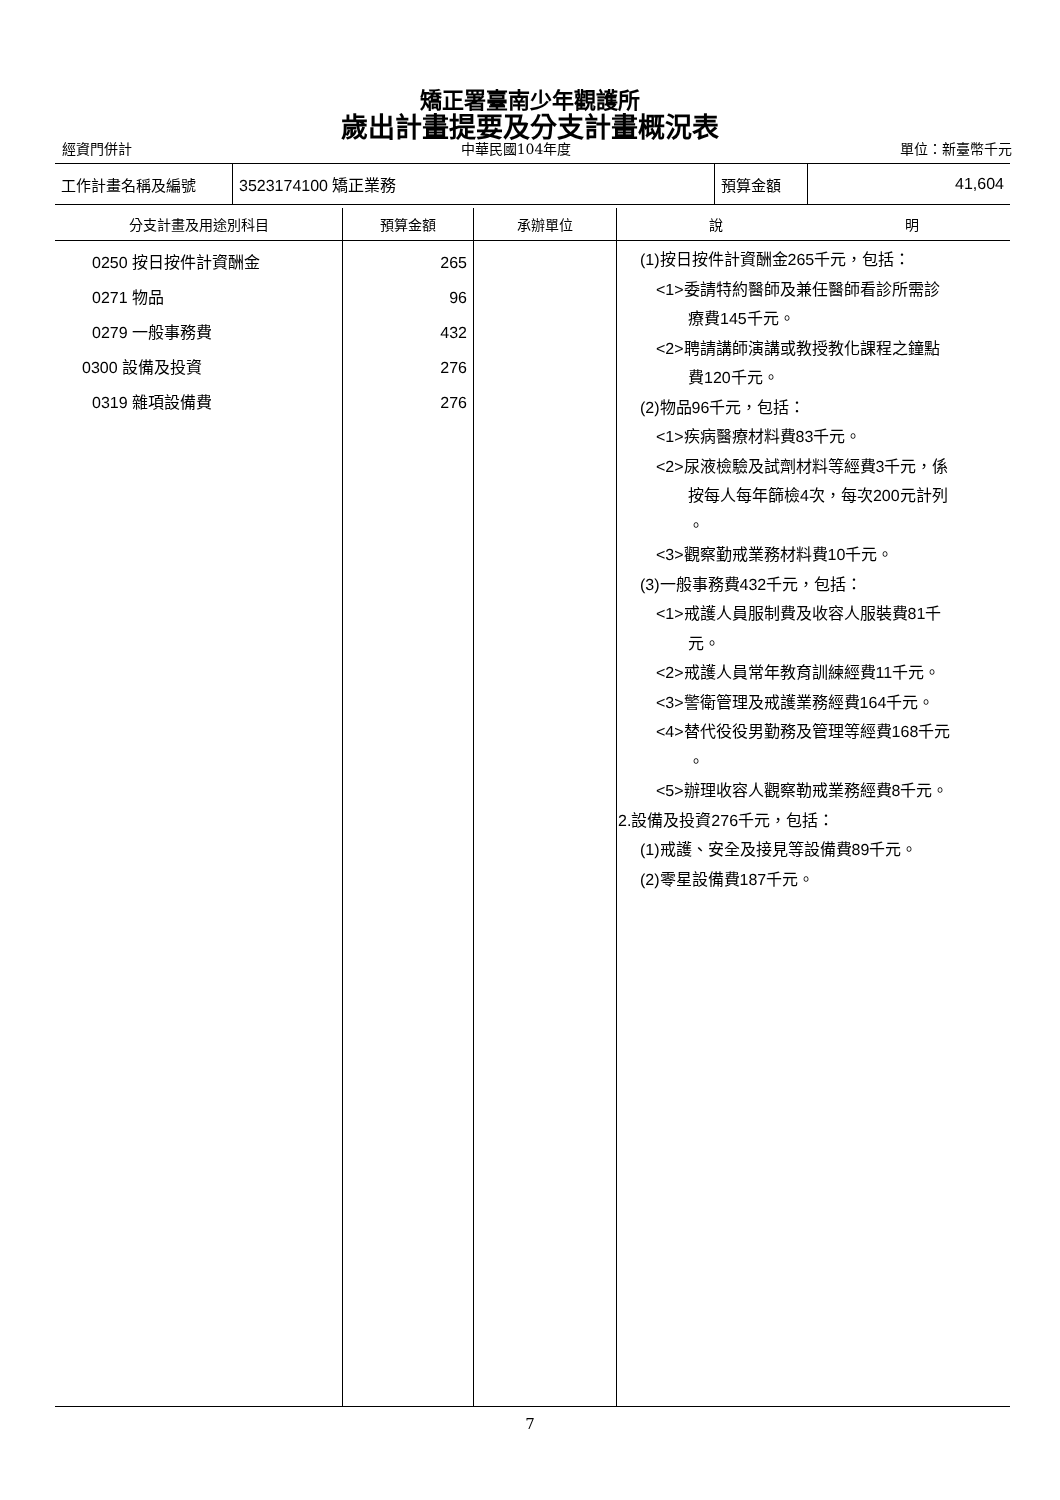矯正署臺南少年觀護所
歲出計畫提要及分支計畫概況表
經資門併計 中華民國104年度 單位：新臺幣千元
| 工作計畫名稱及編號 | 3523174100 矯正業務 | 預算金額 | 41,604 |
| 分支計畫及用途別科目 | 預算金額 | 承辦單位 | 說 明 |
| --- | --- | --- | --- |
| 0250 按日按件計資酬金 0271 物品 0279 一般事務費 0300 設備及投資 0319 雜項設備費 | 265 96 432 276 276 | | (1)按日按件計資酬金265千元，包括： <1>委請特約醫師及兼任醫師看診所需診 療費145千元。 <2>聘請講師演講或教授教化課程之鐘點 費120千元。 (2)物品96千元，包括： <1>疾病醫療材料費83千元。 <2>尿液檢驗及試劑材料等經費3千元，係 按每人每年篩檢4次，每次200元計列 。 <3>觀察勤戒業務材料費10千元。 (3)一般事務費432千元，包括： <1>戒護人員服制費及收容人服裝費81千 元。 <2>戒護人員常年教育訓練經費11千元。 <3>警衛管理及戒護業務經費164千元。 <4>替代役役男勤務及管理等經費168千元 。 <5>辦理收容人觀察勒戒業務經費8千元。 2.設備及投資276千元，包括： (1)戒護、安全及接見等設備費89千元。 (2)零星設備費187千元。 |
7